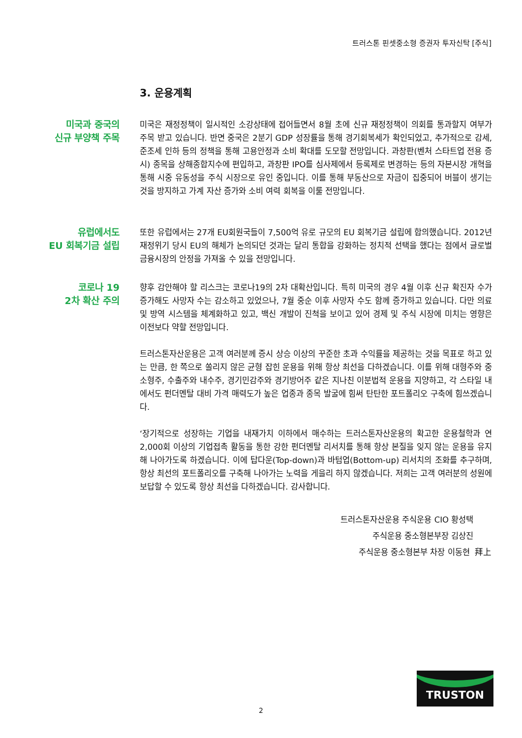트러스톤 핀셋중소형 증권자 투자신탁 [주식]
3. 운용계획
미국과 중국의
신규 부양책 주목
미국은 재정정책이 일시적인 소강상태에 접어들면서 8월 초에 신규 재정정책이 의회를 통과할지 여부가 주목 받고 있습니다. 반면 중국은 2분기 GDP 성장률을 통해 경기회복세가 확인되었고, 추가적으로 감세, 준조세 인하 등의 정책을 통해 고용안정과 소비 확대를 도모할 전망입니다. 과창판(벤처 스타트업 전용 증시) 종목을 상해종합지수에 편입하고, 과창판 IPO를 심사제에서 등록제로 변경하는 등의 자본시장 개혁을 통해 시중 유동성을 주식 시장으로 유인 중입니다. 이를 통해 부동산으로 자금이 집중되어 버블이 생기는 것을 방지하고 가계 자산 증가와 소비 여력 회복을 이룰 전망입니다.
유럽에서도
EU 회복기금 설립
또한 유럽에서는 27개 EU회원국들이 7,500억 유로 규모의 EU 회복기금 설립에 합의했습니다. 2012년 재정위기 당시 EU의 해체가 논의되던 것과는 달리 통합을 강화하는 정치적 선택을 했다는 점에서 글로벌 금융시장의 안정을 가져올 수 있을 전망입니다.
코로나 19
2차 확산 주의
향후 감안해야 할 리스크는 코로나19의 2차 대확산입니다. 특히 미국의 경우 4월 이후 신규 확진자 수가 증가해도 사망자 수는 감소하고 있었으나, 7월 중순 이후 사망자 수도 함께 증가하고 있습니다. 다만 의료 및 방역 시스템을 체계화하고 있고, 백신 개발이 진척을 보이고 있어 경제 및 주식 시장에 미치는 영향은 이전보다 약할 전망입니다.
트러스톤자산운용은 고객 여러분께 증시 상승 이상의 꾸준한 초과 수익률을 제공하는 것을 목표로 하고 있는 만큼, 한 쪽으로 쏠리지 않은 균형 잡힌 운용을 위해 항상 최선을 다하겠습니다. 이를 위해 대형주와 중소형주, 수출주와 내수주, 경기민감주와 경기방어주 같은 지나친 이분법적 운용을 지양하고, 각 스타일 내에서도 펀더멘탈 대비 가격 매력도가 높은 업종과 종목 발굴에 힘써 탄탄한 포트폴리오 구축에 힘쓰겠습니다.
‘장기적으로 성장하는 기업을 내재가치 이하에서 매수하는 트러스톤자산운용의 확고한 운용철학과 연 2,000회 이상의 기업접촉 활동을 통한 강한 펀더멘탈 리서치를 통해 항상 본질을 잊지 않는 운용을 유지해 나아가도록 하겠습니다. 이에 탑다운(Top-down)과 바텀업(Bottom-up) 리서치의 조화를 추구하며, 항상 최선의 포트폴리오를 구축해 나아가는 노력을 게을리 하지 않겠습니다. 저희는 고객 여러분의 성원에 보답할 수 있도록 항상 최선을 다하겠습니다. 감사합니다.
트러스톤자산운용 주식운용 CIO 황성택
주식운용 중소형본부장 김상진
주식운용 중소형본부 차장 이동현 拜上
TRUSTON
2